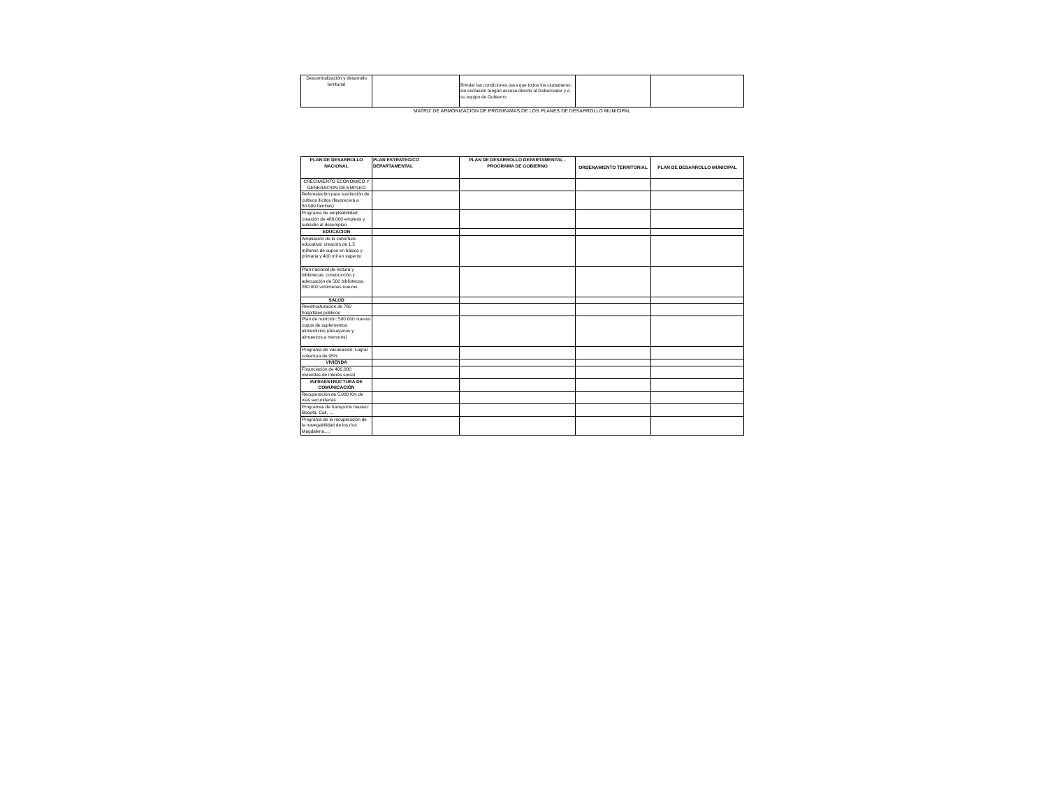| Descentralización y desarrollo territorial | | Brindar las condiciones para que todos los ciudadanos, sin exclusión tengan acceso directo al Gobernador y a su equipo de Gobierno | | |
MATRIZ DE ARMONIZACION DE PROGRAMAS DE LOS PLANES DE DESARROLLO MUNICIPAL
| PLAN DE DESARROLLO NACIONAL | PLAN ESTRATEGICO DEPARTAMENTAL | PLAN DE DESARROLLO DEPARTAMENTAL - PROGRAMA DE GOBIERNO | ORDENAMIENTO TERRITORIAL | PLAN DE DESARROLLO MUNICIPAL |
| --- | --- | --- | --- | --- |
| CRECIMIENTO ECONOMICO Y GENERACION DE EMPLEO | | | | |
| Reforestación para sustitución de cultivos ilícitos (favorecerá a 50.000 familias) | | | | |
| Programa de empleabilidad: creación de 486.000 empleos y subsidio al desempleo | | | | |
| EDUCACION | | | | |
| Ampliación de la cobertura educativa: creación de 1.5 millones de cupos en básica y primaria y 400 mil en superior | | | | |
| Plan nacional de lectura y bibliotecas: construcción y adecuación de 500 bibliotecas, 260.000 volúmenes nuevos | | | | |
| SALUD | | | | |
| Reestructuración de 760 hospitales públicos | | | | |
| Plan de nutrición: 500.000 nuevos cupos de suplementos alimenticios (desayunos y almuerzos a menores) | | | | |
| Programa de vacunación: Lograr cobertura de 95% | | | | |
| VIVIENDA | | | | |
| Financiación de 400.000 viviendas de interés social | | | | |
| INFRAESTRUCTURA DE COMUNICACIÓN | | | | |
| Recuperación de 5.000 Km de vías secundarias | | | | |
| Programas de transporte masivo: Bogotá, Cali, … | | | | |
| Programa de la recuperación de la navegabilidad de los ríos Magdalena,… | | | | |